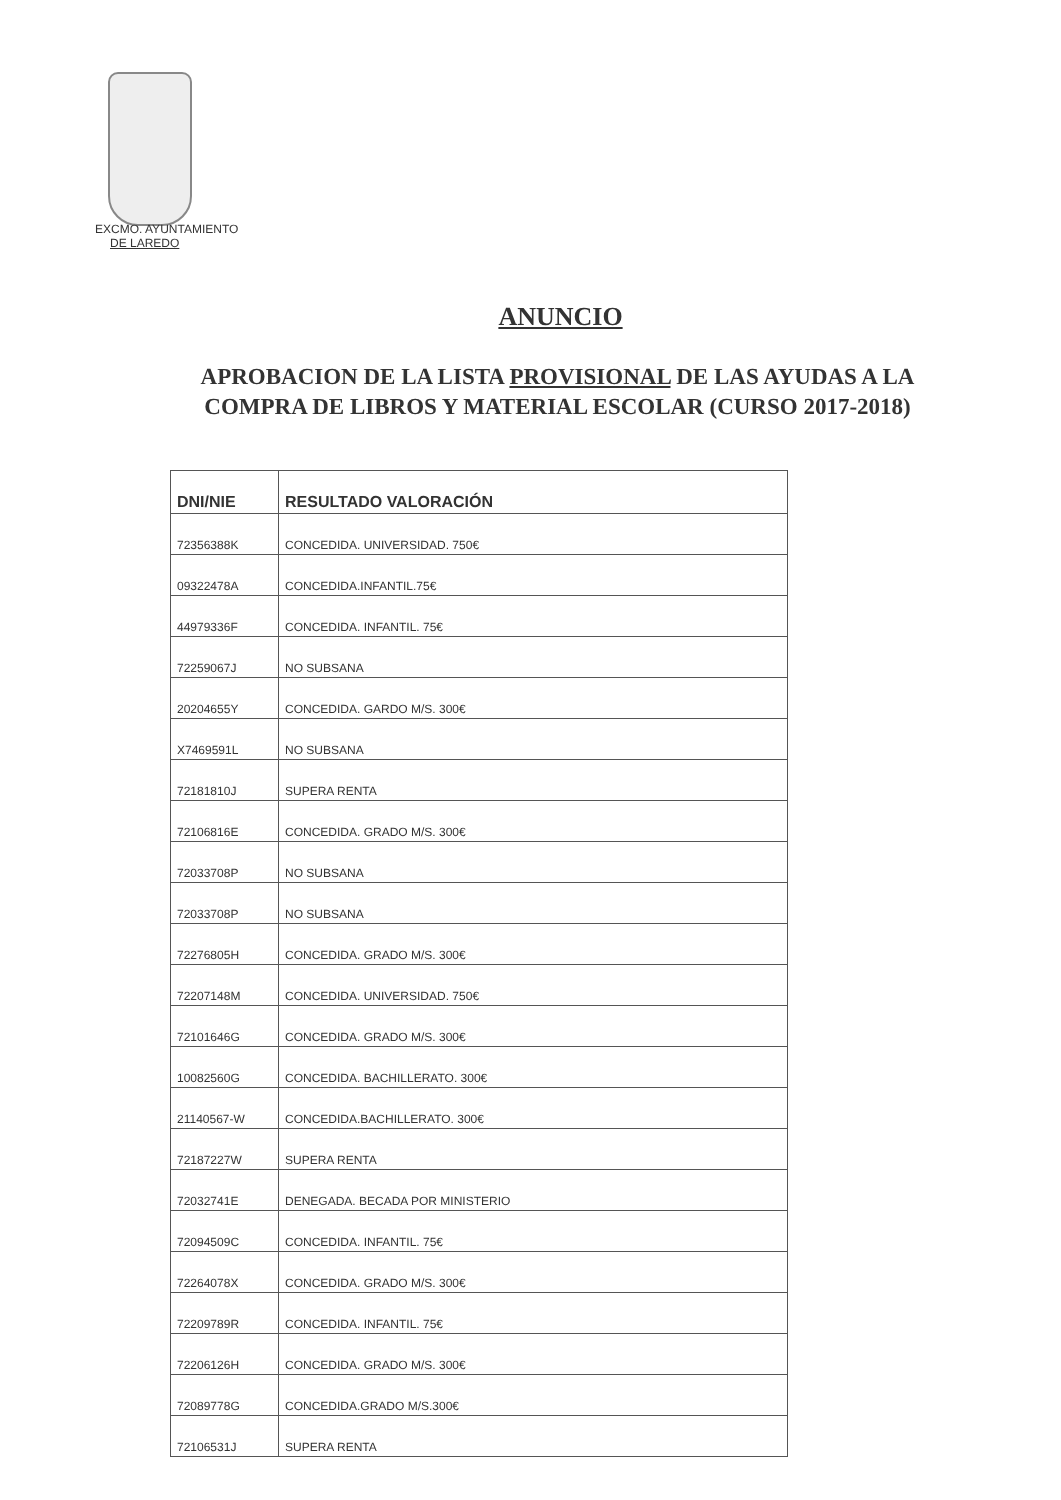EXCMO. AYUNTAMIENTO
DE LAREDO
ANUNCIO
APROBACION DE LA LISTA PROVISIONAL DE LAS AYUDAS A LA COMPRA DE LIBROS Y MATERIAL ESCOLAR (CURSO 2017-2018)
| DNI/NIE | RESULTADO VALORACIÓN |
| --- | --- |
| 72356388K | CONCEDIDA. UNIVERSIDAD. 750€ |
| 09322478A | CONCEDIDA.INFANTIL.75€ |
| 44979336F | CONCEDIDA. INFANTIL. 75€ |
| 72259067J | NO SUBSANA |
| 20204655Y | CONCEDIDA. GARDO M/S. 300€ |
| X7469591L | NO SUBSANA |
| 72181810J | SUPERA RENTA |
| 72106816E | CONCEDIDA. GRADO M/S. 300€ |
| 72033708P | NO SUBSANA |
| 72033708P | NO SUBSANA |
| 72276805H | CONCEDIDA. GRADO M/S. 300€ |
| 72207148M | CONCEDIDA. UNIVERSIDAD. 750€ |
| 72101646G | CONCEDIDA. GRADO M/S. 300€ |
| 10082560G | CONCEDIDA. BACHILLERATO. 300€ |
| 21140567-W | CONCEDIDA.BACHILLERATO. 300€ |
| 72187227W | SUPERA RENTA |
| 72032741E | DENEGADA. BECADA POR MINISTERIO |
| 72094509C | CONCEDIDA. INFANTIL. 75€ |
| 72264078X | CONCEDIDA. GRADO M/S. 300€ |
| 72209789R | CONCEDIDA. INFANTIL. 75€ |
| 72206126H | CONCEDIDA. GRADO M/S. 300€ |
| 72089778G | CONCEDIDA.GRADO M/S.300€ |
| 72106531J | SUPERA RENTA |